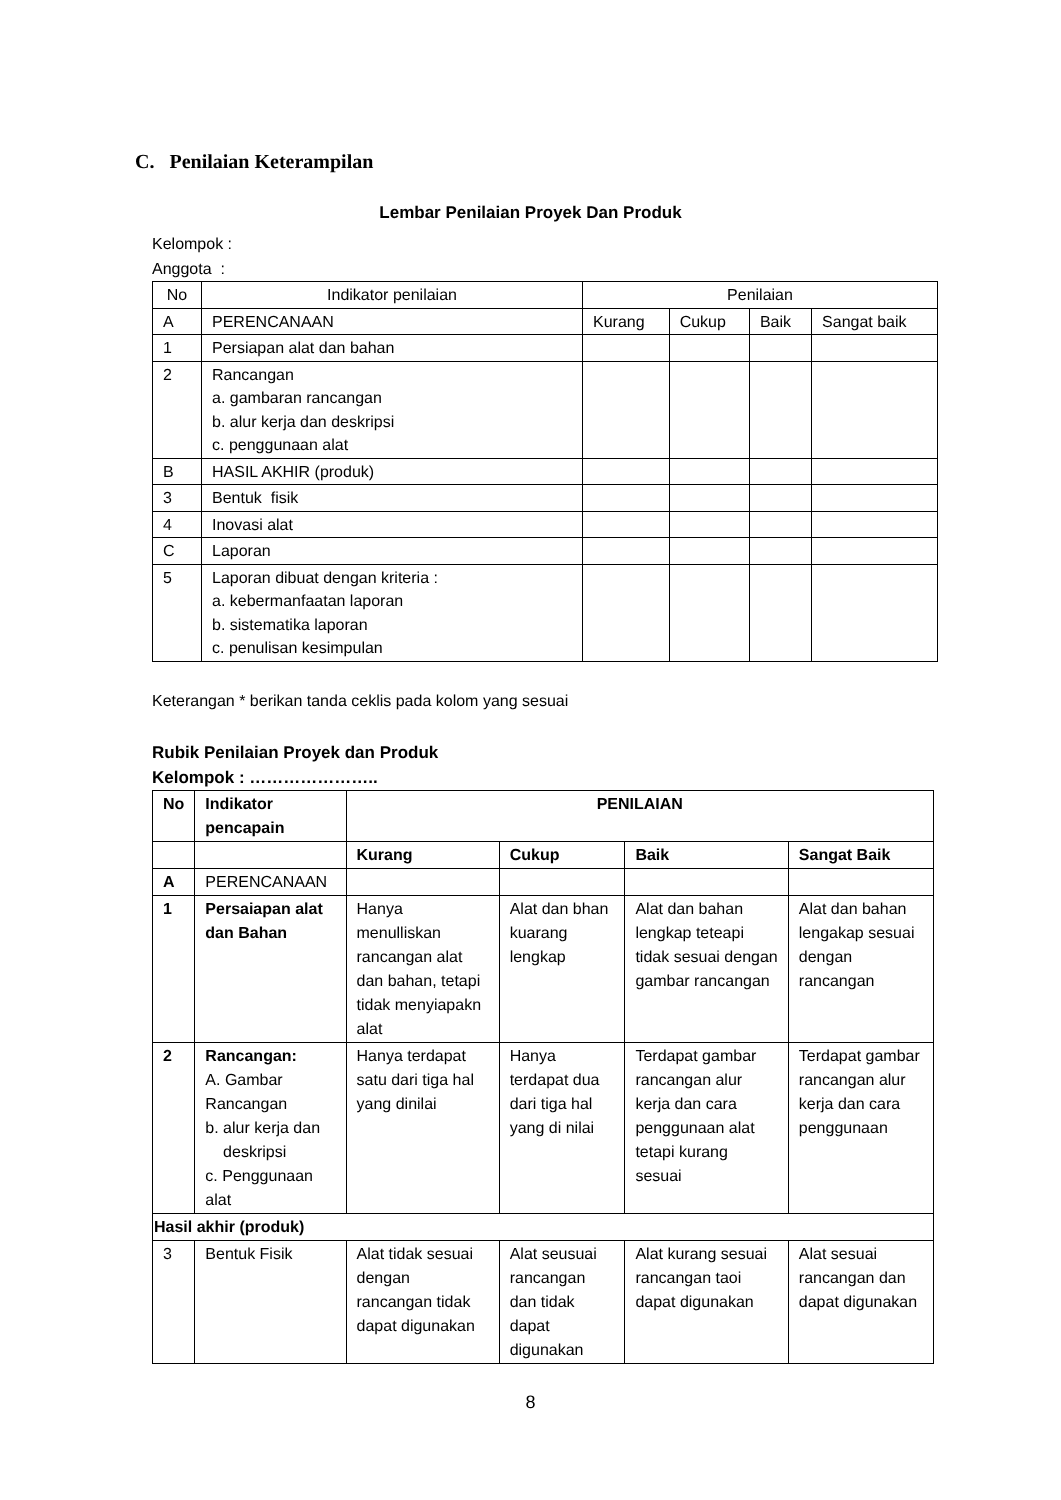C. Penilaian Keterampilan
Lembar Penilaian Proyek Dan Produk
Kelompok :
Anggota :
| No | Indikator penilaian | Penilaian | | | |
| --- | --- | --- | --- | --- | --- |
| A | PERENCANAAN | Kurang | Cukup | Baik | Sangat baik |
| 1 | Persiapan alat dan bahan | | | | |
| 2 | Rancangan a. gambaran rancangan b. alur kerja dan deskripsi c. penggunaan alat | | | | |
| B | HASIL AKHIR (produk) | | | | |
| 3 | Bentuk fisik | | | | |
| 4 | Inovasi alat | | | | |
| C | Laporan | | | | |
| 5 | Laporan dibuat dengan kriteria : a. kebermanfaatan laporan b. sistematika laporan c. penulisan kesimpulan | | | | |
Keterangan * berikan tanda ceklis pada kolom yang sesuai
Rubik Penilaian Proyek dan Produk
Kelompok : …………………..
| No | Indikator pencapain | PENILAIAN | | | |
| --- | --- | --- | --- | --- | --- |
| | | Kurang | Cukup | Baik | Sangat Baik |
| A | PERENCANAAN | | | | |
| 1 | Persaiapan alat dan Bahan | Hanya menulliskan rancangan alat dan bahan, tetapi tidak menyiapakn alat | Alat dan bhan kuarang lengkap | Alat dan bahan lengkap teteapi tidak sesuai dengan gambar rancangan | Alat dan bahan lengakap sesuai dengan rancangan |
| 2 | Rancangan: A. Gambar Rancangan b. alur kerja dan deskripsi c. Penggunaan alat | Hanya terdapat satu dari tiga hal yang dinilai | Hanya terdapat dua dari tiga hal yang di nilai | Terdapat gambar rancangan alur kerja dan cara penggunaan alat tetapi kurang sesuai | Terdapat gambar rancangan alur kerja dan cara penggunaan |
| Hasil akhir (produk) | | | | | |
| 3 | Bentuk Fisik | Alat tidak sesuai dengan rancangan tidak dapat digunakan | Alat seusuai rancangan dan tidak dapat digunakan | Alat kurang sesuai rancangan taoi dapat digunakan | Alat sesuai rancangan dan dapat digunakan |
8